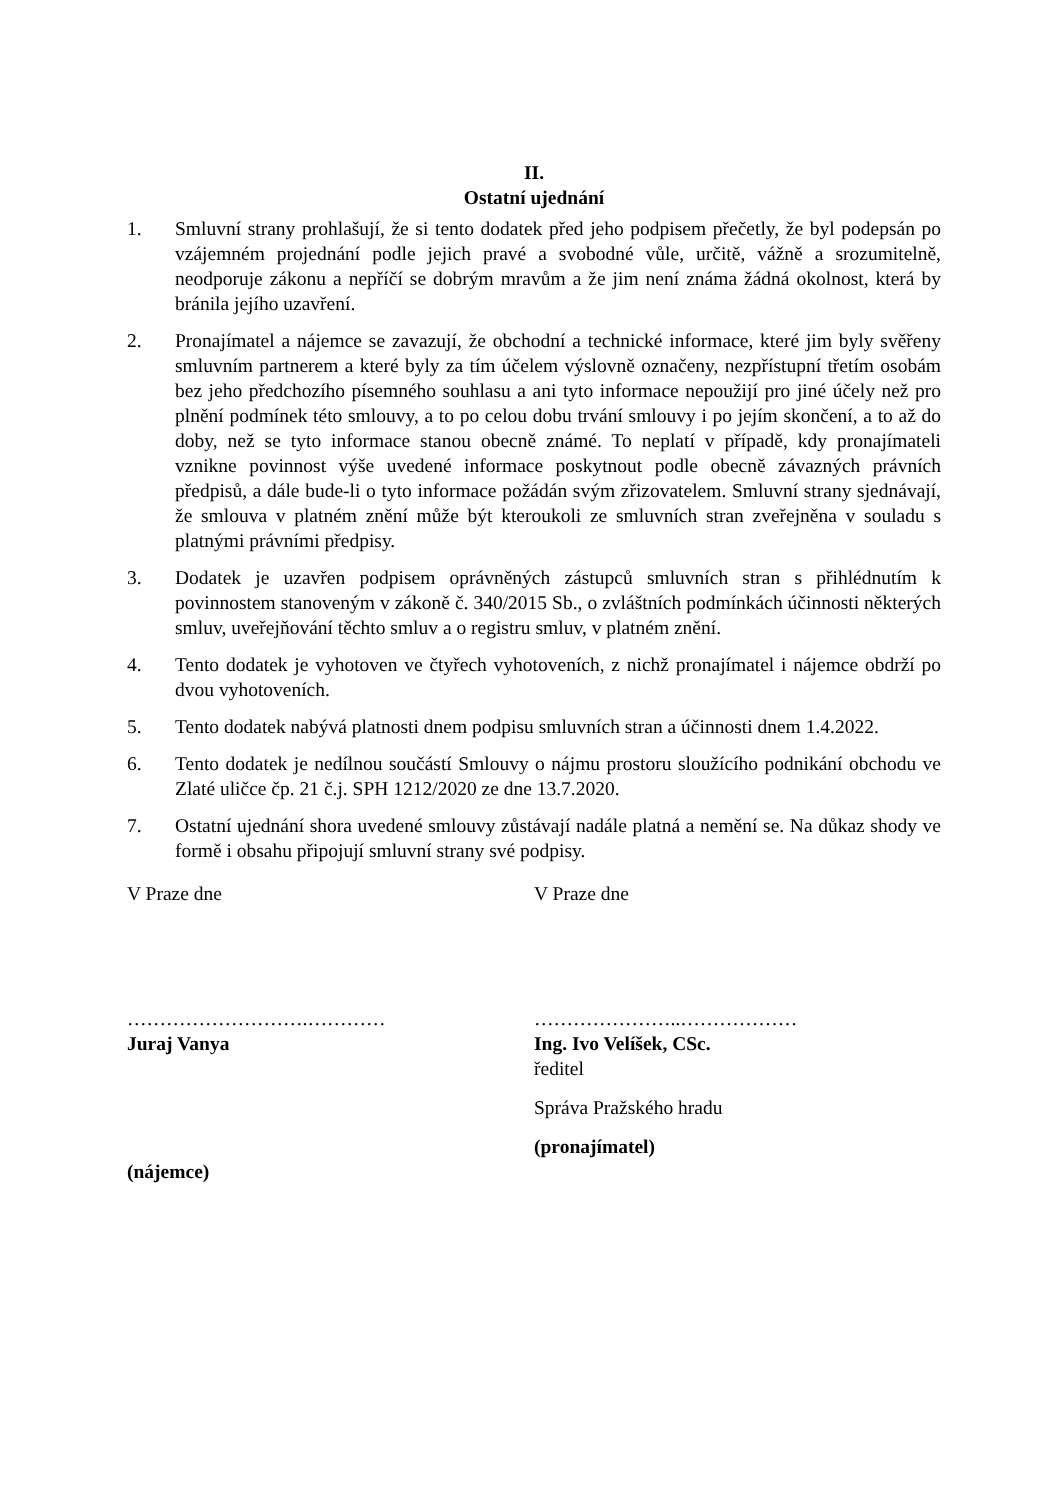II.
Ostatní ujednání
1. Smluvní strany prohlašují, že si tento dodatek před jeho podpisem přečetly, že byl podepsán po vzájemném projednání podle jejich pravé a svobodné vůle, určitě, vážně a srozumitelně, neodporuje zákonu a nepříčí se dobrým mravům a že jim není známa žádná okolnost, která by bránila jejího uzavření.
2. Pronajímatel a nájemce se zavazují, že obchodní a technické informace, které jim byly svěřeny smluvním partnerem a které byly za tím účelem výslovně označeny, nezpřístupní třetím osobám bez jeho předchozího písemného souhlasu a ani tyto informace nepoužijí pro jiné účely než pro plnění podmínek této smlouvy, a to po celou dobu trvání smlouvy i po jejím skončení, a to až do doby, než se tyto informace stanou obecně známé. To neplatí v případě, kdy pronajímateli vznikne povinnost výše uvedené informace poskytnout podle obecně závazných právních předpisů, a dále bude-li o tyto informace požádán svým zřizovatelem. Smluvní strany sjednávají, že smlouva v platném znění může být kteroukoli ze smluvních stran zveřejněna v souladu s platnými právními předpisy.
3. Dodatek je uzavřen podpisem oprávněných zástupců smluvních stran s přihlédnutím k povinnostem stanoveným v zákoně č. 340/2015 Sb., o zvláštních podmínkách účinnosti některých smluv, uveřejňování těchto smluv a o registru smluv, v platném znění.
4. Tento dodatek je vyhotoven ve čtyřech vyhotoveních, z nichž pronajímatel i nájemce obdrží po dvou vyhotoveních.
5. Tento dodatek nabývá platnosti dnem podpisu smluvních stran a účinnosti dnem 1.4.2022.
6. Tento dodatek je nedílnou součástí Smlouvy o nájmu prostoru sloužícího podnikání obchodu ve Zlaté uličce čp. 21 č.j. SPH 1212/2020 ze dne 13.7.2020.
7. Ostatní ujednání shora uvedené smlouvy zůstávají nadále platná a nemění se. Na důkaz shody ve formě i obsahu připojují smluvní strany své podpisy.
V Praze dne
……………………….…………
Juraj Vanya
(nájemce)
V Praze dne
…………………..………………
Ing. Ivo Velíšek, CSc.
ředitel
Správa Pražského hradu
(pronajímatel)